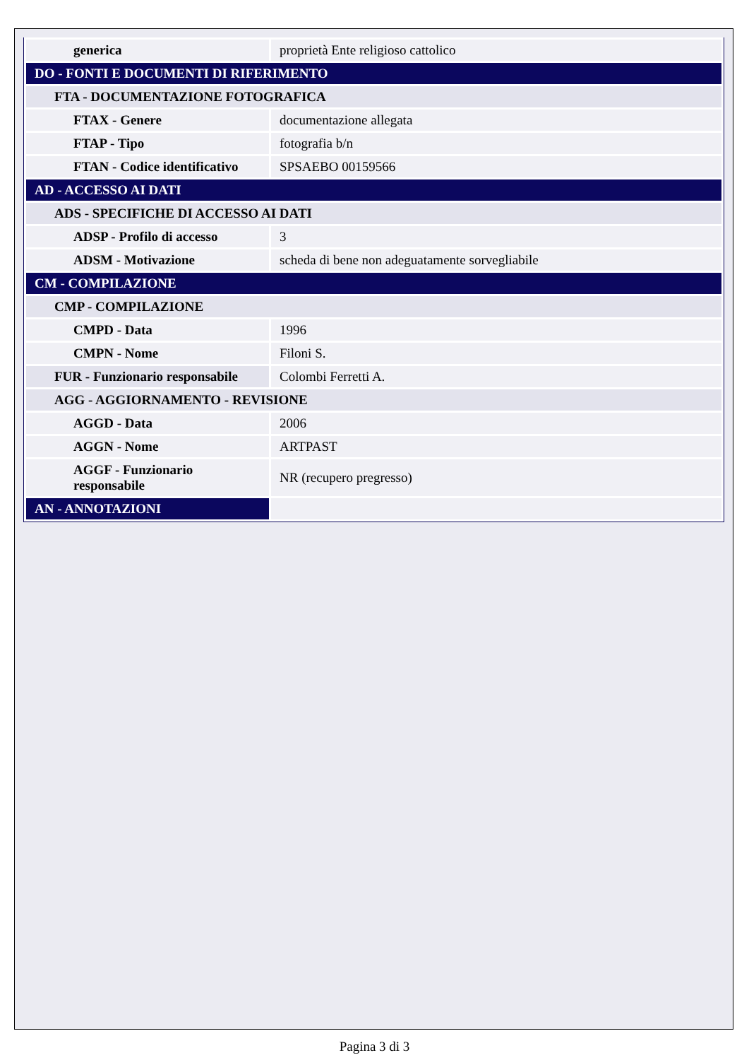| generica | proprietà Ente religioso cattolico |
| DO - FONTI E DOCUMENTI DI RIFERIMENTO | |
| FTA - DOCUMENTAZIONE FOTOGRAFICA | |
| FTAX - Genere | documentazione allegata |
| FTAP - Tipo | fotografia b/n |
| FTAN - Codice identificativo | SPSAEBO 00159566 |
| AD - ACCESSO AI DATI | |
| ADS - SPECIFICHE DI ACCESSO AI DATI | |
| ADSP - Profilo di accesso | 3 |
| ADSM - Motivazione | scheda di bene non adeguatamente sorvegliabile |
| CM - COMPILAZIONE | |
| CMP - COMPILAZIONE | |
| CMPD - Data | 1996 |
| CMPN - Nome | Filoni S. |
| FUR - Funzionario responsabile | Colombi Ferretti A. |
| AGG - AGGIORNAMENTO - REVISIONE | |
| AGGD - Data | 2006 |
| AGGN - Nome | ARTPAST |
| AGGF - Funzionario responsabile | NR (recupero pregresso) |
| AN - ANNOTAZIONI | |
Pagina 3 di 3